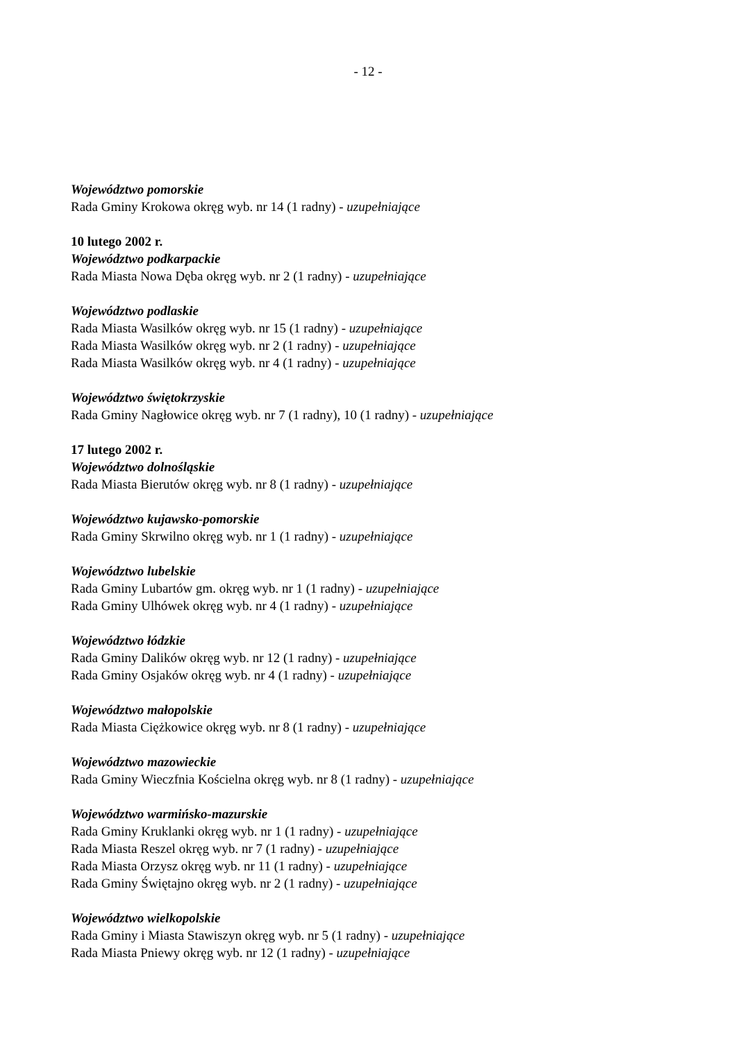- 12 -
Województwo pomorskie
Rada Gminy Krokowa okręg wyb. nr 14 (1 radny) - uzupełniające
10 lutego 2002 r.
Województwo podkarpackie
Rada Miasta Nowa Dęba okręg wyb. nr 2 (1 radny) - uzupełniające
Województwo podlaskie
Rada Miasta Wasilków okręg wyb. nr 15 (1 radny) - uzupełniające
Rada Miasta Wasilków okręg wyb. nr 2 (1 radny) - uzupełniające
Rada Miasta Wasilków okręg wyb. nr 4 (1 radny) - uzupełniające
Województwo świętokrzyskie
Rada Gminy Nagłowice okręg wyb. nr 7 (1 radny), 10 (1 radny) - uzupełniające
17 lutego 2002 r.
Województwo dolnośląskie
Rada Miasta Bierutów okręg wyb. nr 8 (1 radny) - uzupełniające
Województwo kujawsko-pomorskie
Rada Gminy Skrwilno okręg wyb. nr 1 (1 radny) - uzupełniające
Województwo lubelskie
Rada Gminy Lubartów gm. okręg wyb. nr 1 (1 radny) - uzupełniające
Rada Gminy Ulhówek okręg wyb. nr 4 (1 radny) - uzupełniające
Województwo łódzkie
Rada Gminy Dalików okręg wyb. nr 12 (1 radny) - uzupełniające
Rada Gminy Osjaków okręg wyb. nr 4 (1 radny) - uzupełniające
Województwo małopolskie
Rada Miasta Ciężkowice okręg wyb. nr 8 (1 radny) - uzupełniające
Województwo mazowieckie
Rada Gminy Wieczfnia Kościelna okręg wyb. nr 8 (1 radny) - uzupełniające
Województwo warmińsko-mazurskie
Rada Gminy Kruklanki okręg wyb. nr 1 (1 radny) - uzupełniające
Rada Miasta Reszel okręg wyb. nr 7 (1 radny) - uzupełniające
Rada Miasta Orzysz okręg wyb. nr 11 (1 radny) - uzupełniające
Rada Gminy Świętajno okręg wyb. nr 2 (1 radny) - uzupełniające
Województwo wielkopolskie
Rada Gminy i Miasta Stawiszyn okręg wyb. nr 5 (1 radny) - uzupełniające
Rada Miasta Pniewy okręg wyb. nr 12 (1 radny) - uzupełniające